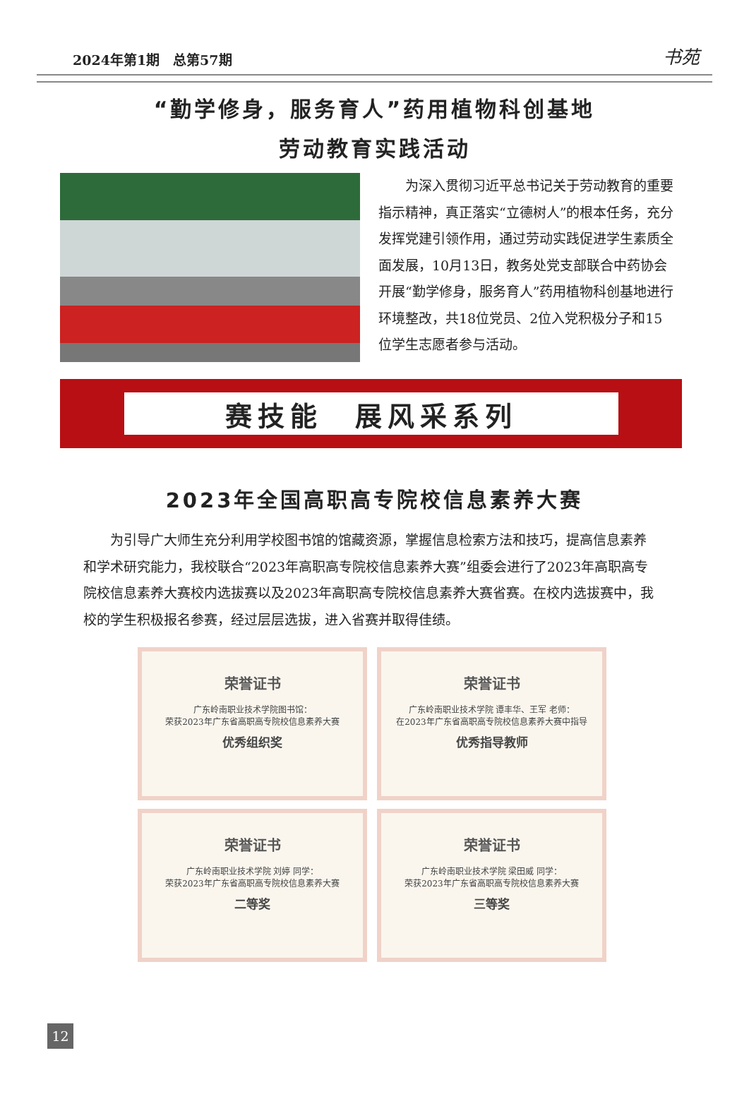2024年第1期　总第57期 书苑
“勤学修身，服务育人”药用植物科创基地
劳动教育实践活动
为深入贯彻习近平总书记关于劳动教育的重要指示精神，真正落实“立德树人”的根本任务，充分发挥党建引领作用，通过劳动实践促进学生素质全面发展，10月13日，教务处党支部联合中药协会开展“勤学修身，服务育人”药用植物科创基地进行环境整改，共18位党员、2位入党积极分子和15位学生志愿者参与活动。
赛技能　展风采系列
2023年全国高职高专院校信息素养大赛
为引导广大师生充分利用学校图书馆的馆藏资源，掌握信息检索方法和技巧，提高信息素养和学术研究能力，我校联合“2023年高职高专院校信息素养大赛”组委会进行了2023年高职高专院校信息素养大赛校内选拔赛以及2023年高职高专院校信息素养大赛省赛。在校内选拔赛中，我校的学生积极报名参赛，经过层层选拔，进入省赛并取得佳绩。
荣誉证书
广东岭南职业技术学院图书馆：
荣获2023年广东省高职高专院校信息素养大赛
优秀组织奖
荣誉证书
广东岭南职业技术学院 谭丰华、王军 老师：
在2023年广东省高职高专院校信息素养大赛中指导
优秀指导教师
荣誉证书
广东岭南职业技术学院 刘婷 同学：
荣获2023年广东省高职高专院校信息素养大赛
二等奖
荣誉证书
广东岭南职业技术学院 梁田威 同学：
荣获2023年广东省高职高专院校信息素养大赛
三等奖
12